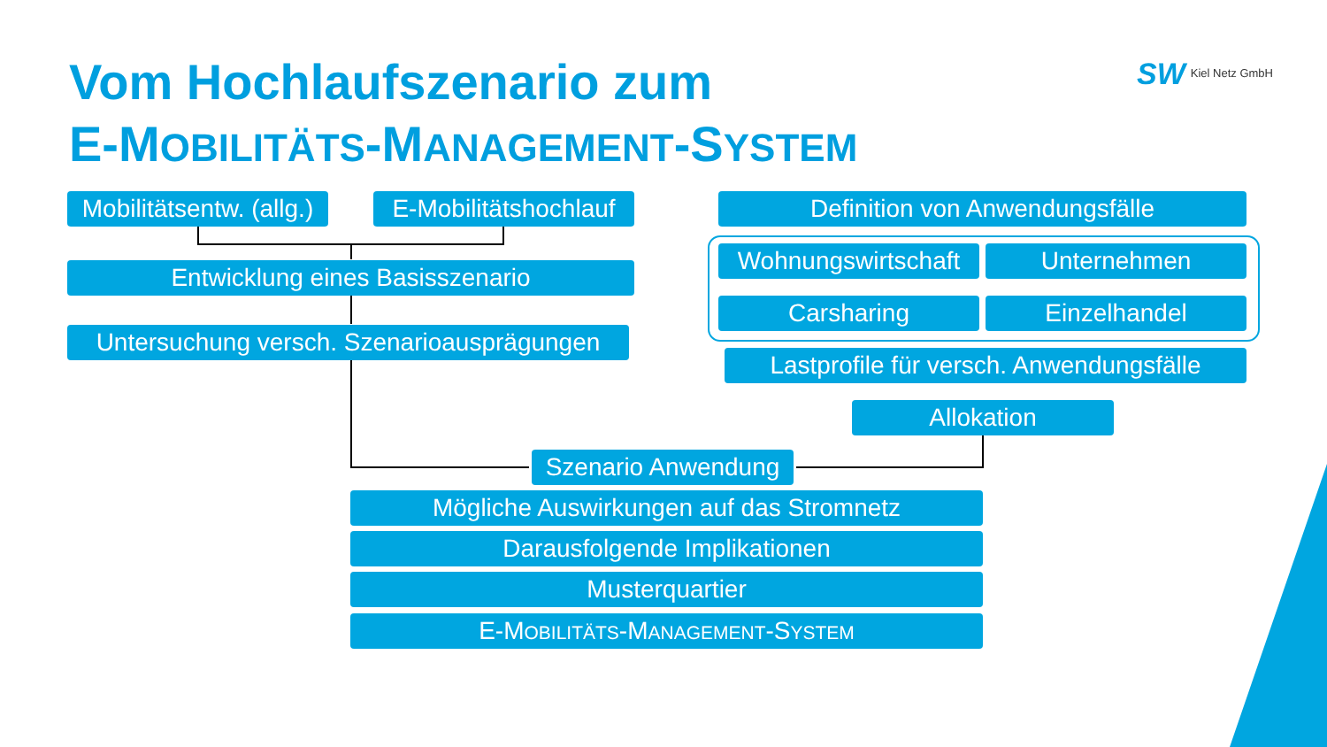Vom Hochlaufszenario zum
E-MOBILITÄTS-MANAGEMENT-SYSTEM
SW Kiel Netz GmbH
Mobilitätsentw. (allg.)
E-Mobilitätshochlauf
Definition von Anwendungsfälle
Entwicklung eines Basisszenario
Untersuchung versch. Szenarioausprägungen
Wohnungswirtschaft
Unternehmen
Carsharing Einzelhandel
Lastprofile für versch. Anwendungsfälle
Allokation
Szenario Anwendung
Mögliche Auswirkungen auf das Stromnetz
Darausfolgende Implikationen
Musterquartier
E-MOBILITÄTS-MANAGEMENT-SYSTEM